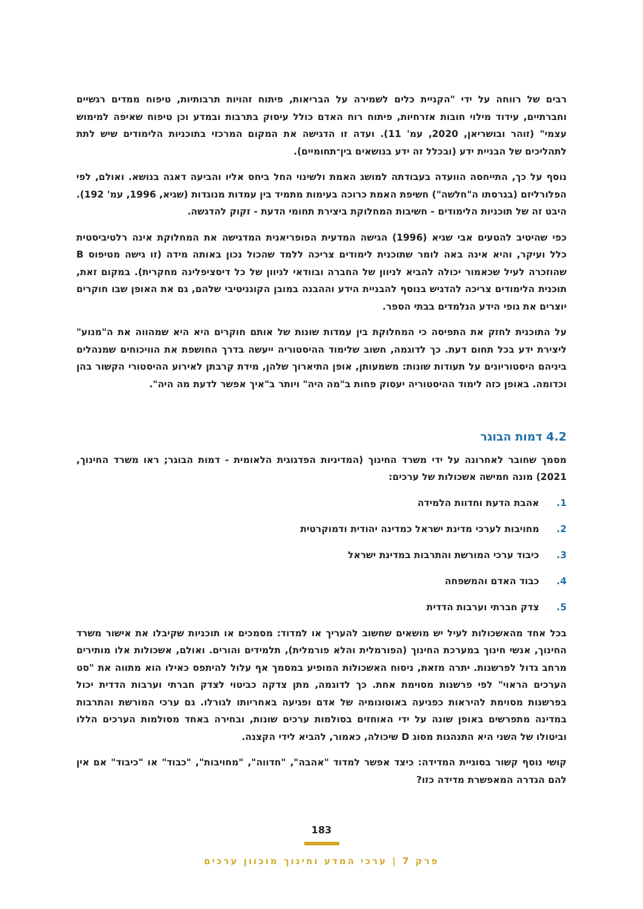רבים של רווחה על ידי "הקניית כלים לשמירה על הבריאות, פיתוח זהויות תרבותיות, טיפוח ממדים רגשיים וחברתיים, עידוד מילוי חובות אזרחיות, פיתוח רוח האדם כולל עיסוק בתרבות ובמדע וכן טיפוח שאיפה למימוש עצמי" (זוהר ובושריאן, 2020, עמ' 11). ועדה זו הדגישה את המקום המרכזי בתוכניות הלימודים שיש לתת לתהליכים של הבניית ידע (ובכלל זה ידע בנושאים בין־תחומיים).
נוסף על כך, התייחסה הוועדה בעבודתה למושג האמת ולשינוי החל ביחס אליו והביעה דאגה בנושא. ואולם, לפי הפלורליזם (בגרסתו ה"חלשה") חשיפת האמת כרוכה בעימות מתמיד בין עמדות מנוגדות (שגיא, 1996, עמ' 192). היבט זה של תוכניות הלימודים - חשיבות המחלוקת ביצירת תחומי הדעת - זקוק להדגשה.
כפי שהיטיב להטעים אבי שגיא (1996) הגישה המדעית הפופריאנית המדגישה את המחלוקת אינה רלטיביסטית כלל ועיקר, והיא אינה באה לומר שתוכנית לימודים צריכה ללמד שהכול נכון באותה מידה (זו גישה מטיפוס B שהוזכרה לעיל שכאמור יכולה להביא לניוון של החברה ובוודאי לניוון של כל דיסציפלינה מחקרית). במקום זאת, תוכנית הלימודים צריכה להדגיש בנוסף להבניית הידע וההבנה במובן הקוגניטיבי שלהם, גם את האופן שבו חוקרים יוצרים את גופי הידע הנלמדים בבתי הספר.
על התוכנית לחזק את התפיסה כי המחלוקת בין עמדות שונות של אותם חוקרים היא היא שמהווה את ה"מנוע" ליצירת ידע בכל תחום דעת. כך לדוגמה, חשוב שלימוד ההיסטוריה ייעשה בדרך החושפת את הוויכוחים שמנהלים ביניהם היסטוריונים על תעודות שונות: משמעותן, אופן התיארוך שלהן, מידת קִרבתן לאירוע ההיסטורי הקשור בהן וכדומה. באופן כזה לימוד ההיסטוריה יעסוק פחות ב"מה היה" ויותר ב"איך אפשר לדעת מה היה".
4.2 דמות הבוגר
מסמך שחובר לאחרונה על ידי משרד החינוך (המדיניות הפדגוגית הלאומית - דמות הבוגר; ראו משרד החינוך, 2021) מונה חמישה אשכולות של ערכים:
1. אהבת הדעת וחדוות הלמידה
2. מחויבות לערכי מדינת ישראל כמדינה יהודית ודמוקרטית
3. כיבוד ערכי המורשת והתרבות במדינת ישראל
4. כבוד האדם והמשפחה
5. צדק חברתי וערבות הדדית
בכל אחד מהאשכולות לעיל יש מושאים שחשוב להעריך או למדוד: מסמכים או תוכניות שקיבלו את אישור משרד החינוך, אנשי חינוך במערכת החינוך (הפורמלית והלא פורמלית), תלמידים והורים. ואולם, אשכולות אלו מותירים מרחב גדול לפרשנות. יתרה מזאת, ניסוח האשכולות המופיע במסמך אף עלול להיתפס כאילו הוא מתווה את "סט הערכים הראוי" לפי פרשנות מסוימת אחת. כך לדוגמה, מתן צדקה כביטוי לצדק חברתי וערבות הדדית יכול בפרשנות מסוימת להיראות כפגיעה באוטונומיה של אדם ופגיעה באחריותו לגורלו. גם ערכי המורשת והתרבות במדינה מתפרשים באופן שונה על ידי האוחזים בסולמות ערכים שונות, ובחירה באחד מסולמות הערכים הללו וביטולו של השני היא התנהגות מסוג D שיכולה, כאמור, להביא לידי הקצנה.
קושי נוסף קשור בסוגיית המדידה: כיצד אפשר למדוד "אהבה", "חדווה", "מחויבות", "כבוד" או "כיבוד" אם אין להם הגדרה המאפשרת מדידה כזו?
183
פרק 7 | ערכי המדע וחינוך מוכוון ערכים